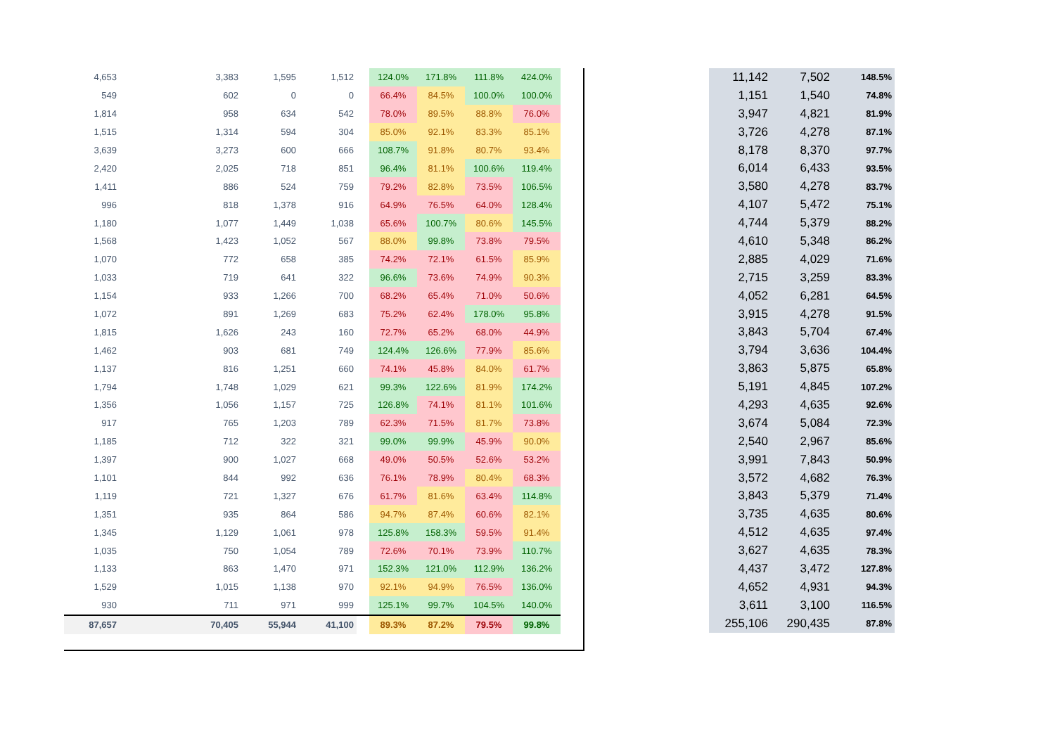| 4,653 | 3,383 | 1,595 | 1,512 | | 124.0% | 171.8% | 111.8% | 424.0% |
| 549 | 602 | 0 | 0 | | 66.4% | 84.5% | 100.0% | 100.0% |
| 1,814 | 958 | 634 | 542 | | 78.0% | 89.5% | 88.8% | 76.0% |
| 1,515 | 1,314 | 594 | 304 | | 85.0% | 92.1% | 83.3% | 85.1% |
| 3,639 | 3,273 | 600 | 666 | | 108.7% | 91.8% | 80.7% | 93.4% |
| 2,420 | 2,025 | 718 | 851 | | 96.4% | 81.1% | 100.6% | 119.4% |
| 1,411 | 886 | 524 | 759 | | 79.2% | 82.8% | 73.5% | 106.5% |
| 996 | 818 | 1,378 | 916 | | 64.9% | 76.5% | 64.0% | 128.4% |
| 1,180 | 1,077 | 1,449 | 1,038 | | 65.6% | 100.7% | 80.6% | 145.5% |
| 1,568 | 1,423 | 1,052 | 567 | | 88.0% | 99.8% | 73.8% | 79.5% |
| 1,070 | 772 | 658 | 385 | | 74.2% | 72.1% | 61.5% | 85.9% |
| 1,033 | 719 | 641 | 322 | | 96.6% | 73.6% | 74.9% | 90.3% |
| 1,154 | 933 | 1,266 | 700 | | 68.2% | 65.4% | 71.0% | 50.6% |
| 1,072 | 891 | 1,269 | 683 | | 75.2% | 62.4% | 178.0% | 95.8% |
| 1,815 | 1,626 | 243 | 160 | | 72.7% | 65.2% | 68.0% | 44.9% |
| 1,462 | 903 | 681 | 749 | | 124.4% | 126.6% | 77.9% | 85.6% |
| 1,137 | 816 | 1,251 | 660 | | 74.1% | 45.8% | 84.0% | 61.7% |
| 1,794 | 1,748 | 1,029 | 621 | | 99.3% | 122.6% | 81.9% | 174.2% |
| 1,356 | 1,056 | 1,157 | 725 | | 126.8% | 74.1% | 81.1% | 101.6% |
| 917 | 765 | 1,203 | 789 | | 62.3% | 71.5% | 81.7% | 73.8% |
| 1,185 | 712 | 322 | 321 | | 99.0% | 99.9% | 45.9% | 90.0% |
| 1,397 | 900 | 1,027 | 668 | | 49.0% | 50.5% | 52.6% | 53.2% |
| 1,101 | 844 | 992 | 636 | | 76.1% | 78.9% | 80.4% | 68.3% |
| 1,119 | 721 | 1,327 | 676 | | 61.7% | 81.6% | 63.4% | 114.8% |
| 1,351 | 935 | 864 | 586 | | 94.7% | 87.4% | 60.6% | 82.1% |
| 1,345 | 1,129 | 1,061 | 978 | | 125.8% | 158.3% | 59.5% | 91.4% |
| 1,035 | 750 | 1,054 | 789 | | 72.6% | 70.1% | 73.9% | 110.7% |
| 1,133 | 863 | 1,470 | 971 | | 152.3% | 121.0% | 112.9% | 136.2% |
| 1,529 | 1,015 | 1,138 | 970 | | 92.1% | 94.9% | 76.5% | 136.0% |
| 930 | 711 | 971 | 999 | | 125.1% | 99.7% | 104.5% | 140.0% |
| 87,657 | 70,405 | 55,944 | 41,100 | | 89.3% | 87.2% | 79.5% | 99.8% |
| 11,142 | 7,502 | 148.5% |
| 1,151 | 1,540 | 74.8% |
| 3,947 | 4,821 | 81.9% |
| 3,726 | 4,278 | 87.1% |
| 8,178 | 8,370 | 97.7% |
| 6,014 | 6,433 | 93.5% |
| 3,580 | 4,278 | 83.7% |
| 4,107 | 5,472 | 75.1% |
| 4,744 | 5,379 | 88.2% |
| 4,610 | 5,348 | 86.2% |
| 2,885 | 4,029 | 71.6% |
| 2,715 | 3,259 | 83.3% |
| 4,052 | 6,281 | 64.5% |
| 3,915 | 4,278 | 91.5% |
| 3,843 | 5,704 | 67.4% |
| 3,794 | 3,636 | 104.4% |
| 3,863 | 5,875 | 65.8% |
| 5,191 | 4,845 | 107.2% |
| 4,293 | 4,635 | 92.6% |
| 3,674 | 5,084 | 72.3% |
| 2,540 | 2,967 | 85.6% |
| 3,991 | 7,843 | 50.9% |
| 3,572 | 4,682 | 76.3% |
| 3,843 | 5,379 | 71.4% |
| 3,735 | 4,635 | 80.6% |
| 4,512 | 4,635 | 97.4% |
| 3,627 | 4,635 | 78.3% |
| 4,437 | 3,472 | 127.8% |
| 4,652 | 4,931 | 94.3% |
| 3,611 | 3,100 | 116.5% |
| 255,106 | 290,435 | 87.8% |